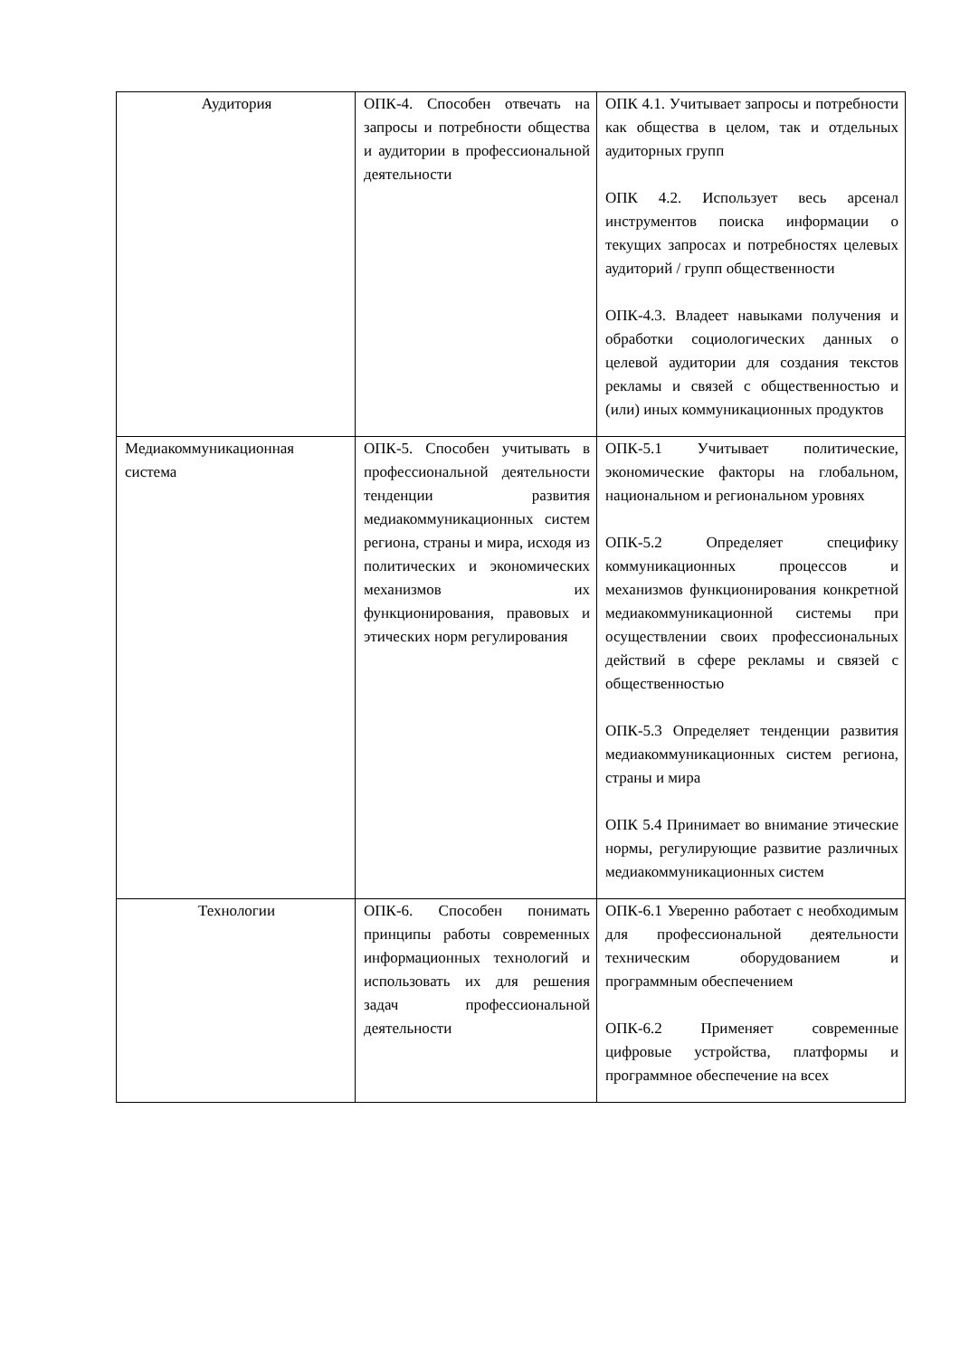| Аудитория | ОПК-4. Способен отвечать на запросы и потребности общества и аудитории в профессиональной деятельности | ОПК 4.1. Учитывает запросы и потребности как общества в целом, так и отдельных аудиторных групп ОПК 4.2. Использует весь арсенал инструментов поиска информации о текущих запросах и потребностях целевых аудиторий / групп общественности ОПК-4.3. Владеет навыками получения и обработки социологических данных о целевой аудитории для создания текстов рекламы и связей с общественностью и (или) иных коммуникационных продуктов |
| Медиакоммуникационная система | ОПК-5. Способен учитывать в профессиональной деятельности тенденции развития медиакоммуникационных систем региона, страны и мира, исходя из политических и экономических механизмов их функционирования, правовых и этических норм регулирования | ОПК-5.1 Учитывает политические, экономические факторы на глобальном, национальном и региональном уровнях ОПК-5.2 Определяет специфику коммуникационных процессов и механизмов функционирования конкретной медиакоммуникационной системы при осуществлении своих профессиональных действий в сфере рекламы и связей с общественностью ОПК-5.3 Определяет тенденции развития медиакоммуникационных систем региона, страны и мира ОПК 5.4 Принимает во внимание этические нормы, регулирующие развитие различных медиакоммуникационных систем |
| Технологии | ОПК-6. Способен понимать принципы работы современных информационных технологий и использовать их для решения задач профессиональной деятельности | ОПК-6.1 Уверенно работает с необходимым для профессиональной деятельности техническим оборудованием и программным обеспечением ОПК-6.2 Применяет современные цифровые устройства, платформы и программное обеспечение на всех |